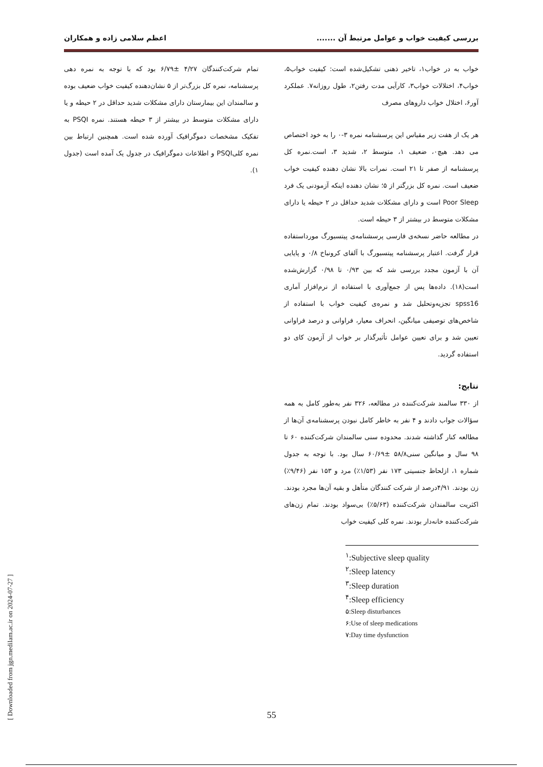بررسی کیفیت خواب و عوامل مرتبط آن ....... اعظم سلامی زاده و همکاران
خواب به در خواب۱، تاخیر ذهنی تشکیل‌شده است: کیفیت خواب۵، خواب۴، اختلالات خواب۳، کارآیی مدت رفتن۲، طول روزانه۷. عملکرد آور۶، اختلال خواب داروهای مصرف
هر یک از هفت زیر مقیاس این پرسشنامه نمره ۳-۰ را به خود اختصاص می دهد. هیچ۰، ضعیف ۱، متوسط ۲، شدید ۳، است.نمره کل پرسشنامه از صفر تا ۲۱ است. نمرات بالا نشان دهنده کیفیت خواب ضعیف است. نمره کل بزرگتر از ۵؛ نشان دهنده اینکه آزمودنی یک فرد Poor Sleep است و دارای مشکلات شدید حداقل در ۲ حیطه یا دارای مشکلات متوسط در بیشتر از ۳ حیطه است.
در مطالعه حاضر نسخه‌ی فارسی پرسشنامه‌ی پیتسبورگ مورداستفاده قرار گرفت. اعتبار پرسشنامه پیتسبورگ با آلفای کرونباخ ۰/۸ و پایایی آن با آزمون مجدد بررسی شد که بین ۰/۹۳ تا ۰/۹۸ گزارش‌شده است(۱۸). داده‌ها پس از جمع‌آوری با استفاده از نرم‌افزار آماری spss16 تجزیه‌وتحلیل شد و نمره‌ی کیفیت خواب با استفاده از شاخص‌های توصیفی میانگین، انحراف معیار، فراوانی و درصد فراوانی تعیین شد و برای تعیین عوامل تأثیرگذار بر خواب از آزمون کای دو استفاده گردید.
نتایج:
از ۳۳۰ سالمند شرکت‌کننده در مطالعه، ۳۲۶ نفر به‌طور کامل به همه سؤالات جواب دادند و ۴ نفر به خاطر کامل نبودن پرسشنامه‌ی آن‌ها از مطالعه کنار گذاشته شدند. محدوده سنی سالمندان شرکت‌کننده ۶۰ تا ۹۸ سال و میانگین سنی۵۸/۸ ±۶۰/۶۹ سال بود. با توجه به جدول شماره ۱، ازلحاظ جنسیتی ۱۷۳ نفر (۱/۵۳٪) مرد و ۱۵۳ نفر (۹/۴۶٪) زن بودند. ۴/۹۱درصد از شرکت کنندگان متأهل و بقیه آن‌ها مجرد بودند. اکثریت سالمندان شرکت‌کننده (۵/۶۳٪) بی‌سواد بودند. تمام زن‌های شرکت‌کننده خانه‌دار بودند. نمره کلی کیفیت خواب
<sup>۱</sup>:Subjective sleep quality
<sup>۲</sup>:Sleep latency
<sup>۳</sup>:Sleep duration
<sup>۴</sup>:Sleep efficiency
۵:Sleep disturbances
۶:Use of sleep medications
۷:Day time dysfunction
تمام شرکت‌کنندگان ۴/۲۷ ±۶/۷۹ بود که با توجه به نمره دهی پرسشنامه، نمره کل بزرگ‌تر از ۵ نشان‌دهنده کیفیت خواب ضعیف بوده و سالمندان این بیمارستان دارای مشکلات شدید حداقل در ۲ حیطه و یا دارای مشکلات متوسط در بیشتر از ۳ حیطه هستند. نمره PSQI به تفکیک مشخصات دموگرافیک آورده شده است. همچنین ارتباط بین نمره کلیPSQI و اطلاعات دموگرافیک در جدول یک آمده است (جدول ۱).
55
[ Downloaded from jgn.medilam.ac.ir on 2024-07-27 ]